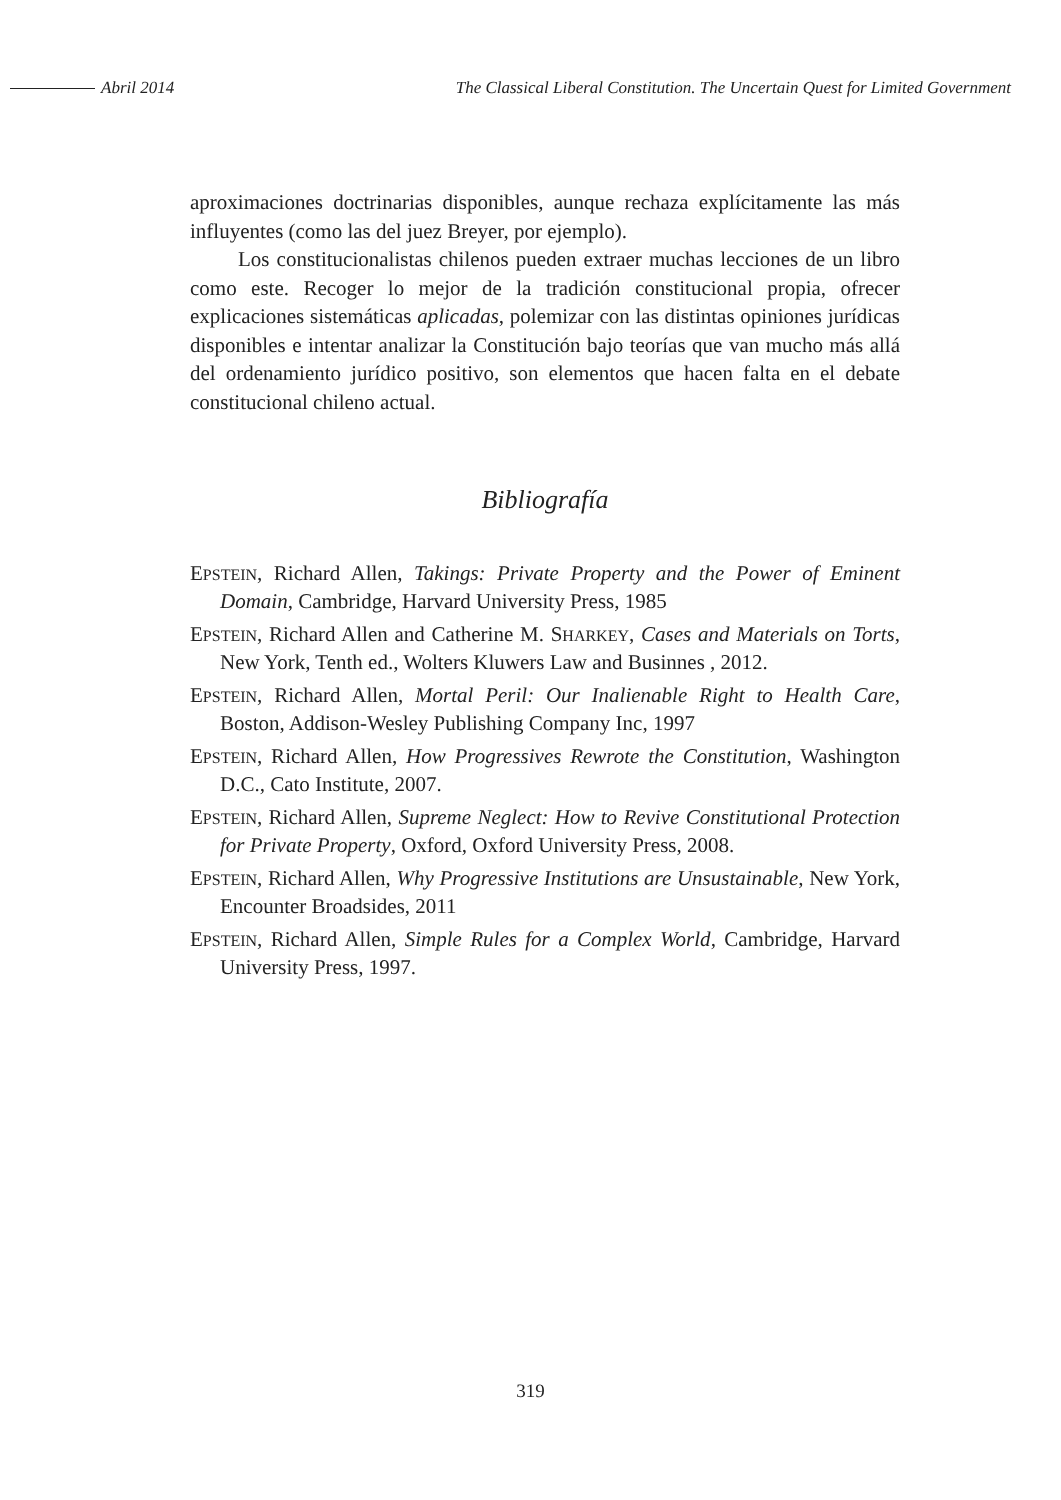Abril 2014
The Classical Liberal Constitution. The Uncertain Quest for Limited Government
aproximaciones doctrinarias disponibles, aunque rechaza explícitamente las más influyentes (como las del juez Breyer, por ejemplo).
Los constitucionalistas chilenos pueden extraer muchas lecciones de un libro como este. Recoger lo mejor de la tradición constitucional propia, ofrecer explicaciones sistemáticas aplicadas, polemizar con las distintas opiniones jurídicas disponibles e intentar analizar la Constitución bajo teorías que van mucho más allá del ordenamiento jurídico positivo, son elementos que hacen falta en el debate constitucional chileno actual.
Bibliografía
EPSTEIN, Richard Allen, Takings: Private Property and the Power of Eminent Domain, Cambridge, Harvard University Press, 1985
EPSTEIN, Richard Allen and Catherine M. SHARKEY, Cases and Materials on Torts, New York, Tenth ed., Wolters Kluwers Law and Businnes , 2012.
EPSTEIN, Richard Allen, Mortal Peril: Our Inalienable Right to Health Care, Boston, Addison-Wesley Publishing Company Inc, 1997
EPSTEIN, Richard Allen, How Progressives Rewrote the Constitution, Washington D.C., Cato Institute, 2007.
EPSTEIN, Richard Allen, Supreme Neglect: How to Revive Constitutional Protection for Private Property, Oxford, Oxford University Press, 2008.
EPSTEIN, Richard Allen, Why Progressive Institutions are Unsustainable, New York, Encounter Broadsides, 2011
EPSTEIN, Richard Allen, Simple Rules for a Complex World, Cambridge, Harvard University Press, 1997.
319